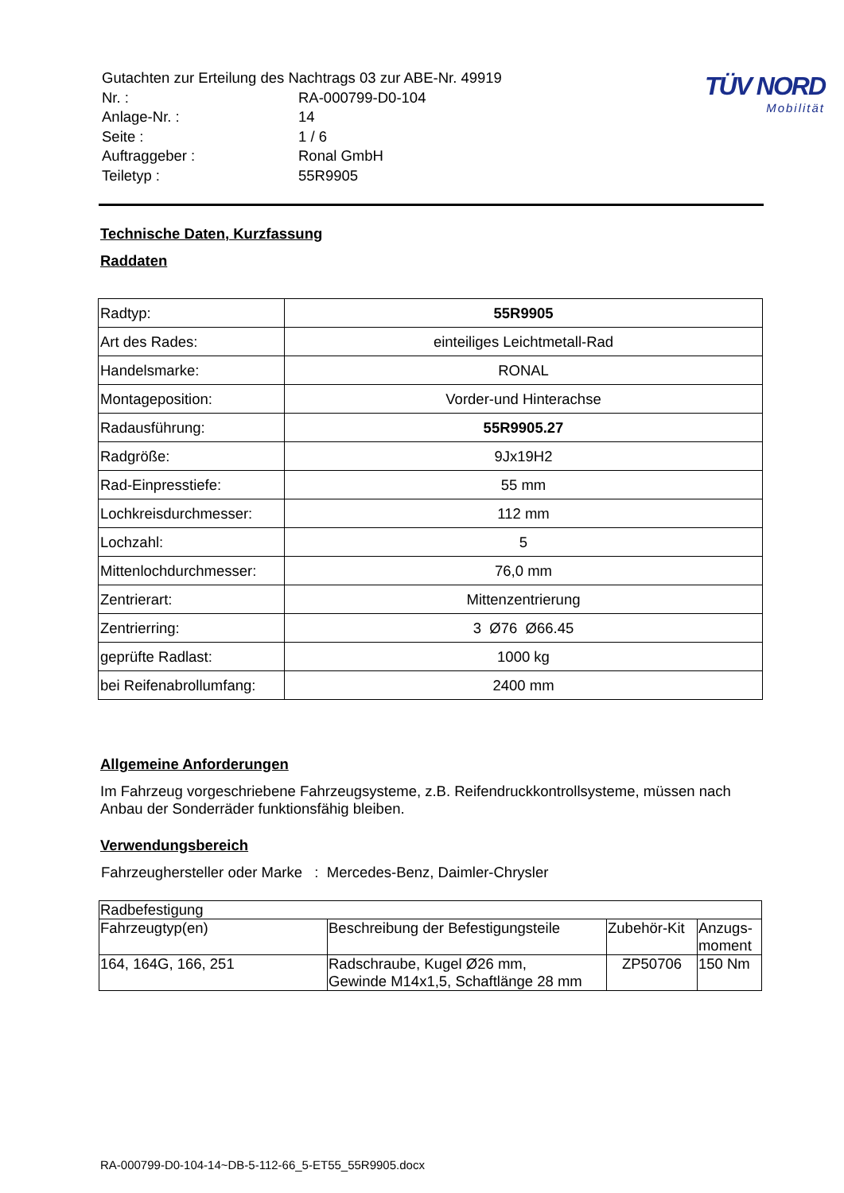| Gutachten zur Erteilung des Nachtrags 03 zur ABE-Nr. 49919 | |
| Nr. : | RA-000799-D0-104 |
| Anlage-Nr. : | 14 |
| Seite : | 1 / 6 |
| Auftraggeber : | Ronal GmbH |
| Teiletyp : | 55R9905 |
TÜV NORD
Mobilität
Technische Daten, Kurzfassung
Raddaten
| Radtyp: | 55R9905 |
| Art des Rades: | einteiliges Leichtmetall-Rad |
| Handelsmarke: | RONAL |
| Montageposition: | Vorder-und Hinterachse |
| Radausführung: | 55R9905.27 |
| Radgröße: | 9Jx19H2 |
| Rad-Einpresstiefe: | 55 mm |
| Lochkreisdurchmesser: | 112 mm |
| Lochzahl: | 5 |
| Mittenlochdurchmesser: | 76,0 mm |
| Zentrierart: | Mittenzentrierung |
| Zentrierring: | 3 Ø76 Ø66.45 |
| geprüfte Radlast: | 1000 kg |
| bei Reifenabrollumfang: | 2400 mm |
Allgemeine Anforderungen
Im Fahrzeug vorgeschriebene Fahrzeugsysteme, z.B. Reifendruckkontrollsysteme, müssen nach Anbau der Sonderräder funktionsfähig bleiben.
Verwendungsbereich
Fahrzeughersteller oder Marke : Mercedes-Benz, Daimler-Chrysler
| Radbefestigung | | | |
| Fahrzeugtyp(en) | Beschreibung der Befestigungsteile | Zubehör-Kit | Anzugs- moment |
| 164, 164G, 166, 251 | Radschraube, Kugel Ø26 mm, Gewinde M14x1,5, Schaftlänge 28 mm | ZP50706 | 150 Nm |
RA-000799-D0-104-14~DB-5-112-66_5-ET55_55R9905.docx